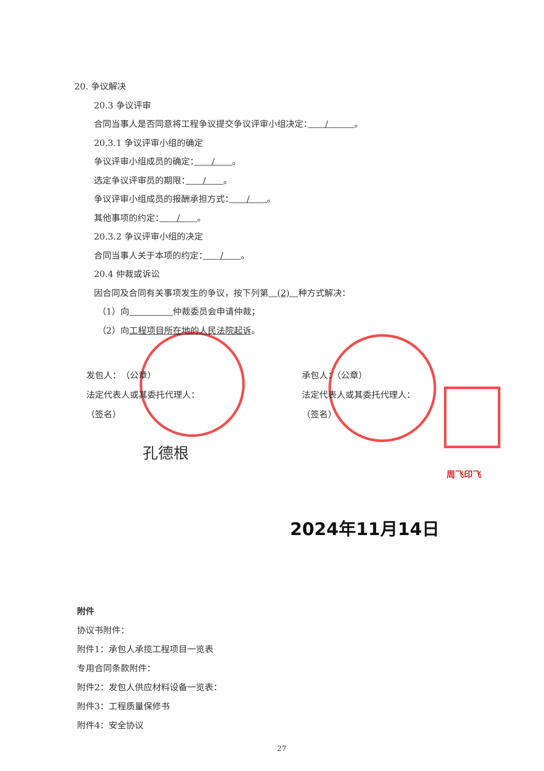20. 争议解决
20.3 争议评审
合同当事人是否同意将工程争议提交争议评审小组决定：　　/　　　。
20.3.1 争议评审小组的确定
争议评审小组成员的确定：　　/　　。
选定争议评审员的期限：　　/　　。
争议评审小组成员的报酬承担方式：　　/　　。
其他事项的约定：　　/　　。
20.3.2 争议评审小组的决定
合同当事人关于本项的约定：　　/　　。
20.4 仲裁或诉讼
因合同及合同有关事项发生的争议，按下列第　(2)　种方式解决：
（1）向　　　　　 仲裁委员会申请仲裁；
（2）向工程项目所在地的人民法院起诉。
发包人：　（公章）
法定代表人或其委托代理人：
（签名）
孔德根
承包人：（公章）
法定代表人或其委托代理人：
（签名）
周飞印飞
2024年11月14日
附件
协议书附件：
附件1：承包人承揽工程项目一览表
专用合同条款附件：
附件2：发包人供应材料设备一览表：
附件3：工程质量保修书
附件4：安全协议
27